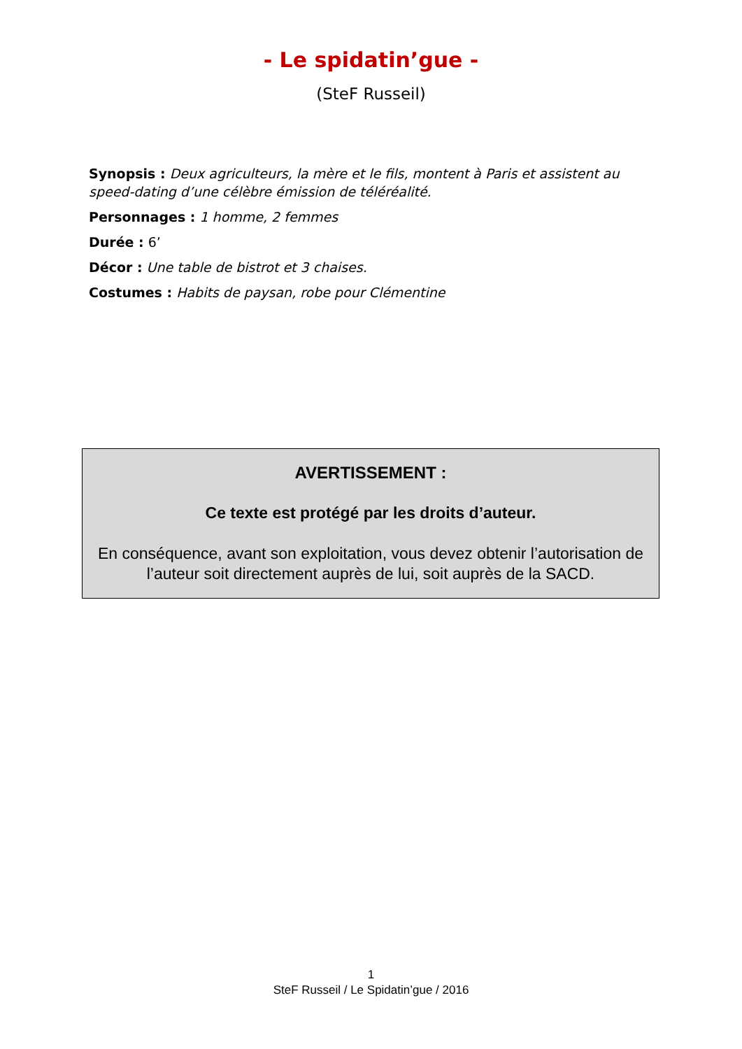- Le spidatin’gue -
(SteF Russeil)
Synopsis : Deux agriculteurs, la mère et le fils, montent à Paris et assistent au speed-dating d’une célèbre émission de téléréalité.
Personnages : 1 homme, 2 femmes
Durée : 6’
Décor : Une table de bistrot et 3 chaises.
Costumes : Habits de paysan, robe pour Clémentine
AVERTISSEMENT :
Ce texte est protégé par les droits d’auteur.
En conséquence, avant son exploitation, vous devez obtenir l’autorisation de l’auteur soit directement auprès de lui, soit auprès de la SACD.
1
SteF Russeil / Le Spidatin’gue / 2016